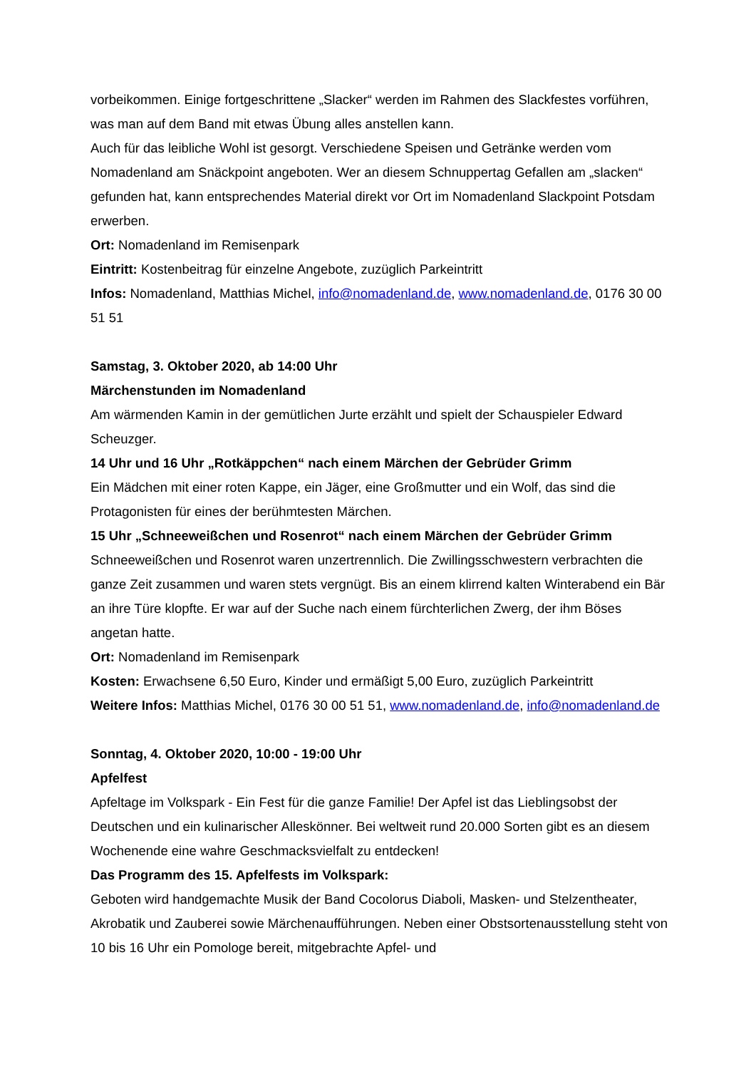vorbeikommen. Einige fortgeschrittene „Slacker“ werden im Rahmen des Slackfestes vorführen, was man auf dem Band mit etwas Übung alles anstellen kann.
Auch für das leibliche Wohl ist gesorgt. Verschiedene Speisen und Getränke werden vom Nomadenland am Snäckpoint angeboten. Wer an diesem Schnuppertag Gefallen am „slacken“ gefunden hat, kann entsprechendes Material direkt vor Ort im Nomadenland Slackpoint Potsdam erwerben.
Ort: Nomadenland im Remisenpark
Eintritt: Kostenbeitrag für einzelne Angebote, zuzüglich Parkeintritt
Infos: Nomadenland, Matthias Michel, info@nomadenland.de, www.nomadenland.de, 0176 30 00 51 51
Samstag, 3. Oktober 2020, ab 14:00 Uhr
Märchenstunden im Nomadenland
Am wärmenden Kamin in der gemütlichen Jurte erzählt und spielt der Schauspieler Edward Scheuzger.
14 Uhr und 16 Uhr „Rotkäppchen“ nach einem Märchen der Gebrüder Grimm
Ein Mädchen mit einer roten Kappe, ein Jäger, eine Großmutter und ein Wolf, das sind die Protagonisten für eines der berühmtesten Märchen.
15 Uhr „Schneeweißchen und Rosenrot“ nach einem Märchen der Gebrüder Grimm
Schneeweißchen und Rosenrot waren unzertrennlich. Die Zwillingsschwestern verbrachten die ganze Zeit zusammen und waren stets vergnügt. Bis an einem klirrend kalten Winterabend ein Bär an ihre Türe klopfte. Er war auf der Suche nach einem fürchterlichen Zwerg, der ihm Böses angetan hatte.
Ort: Nomadenland im Remisenpark
Kosten: Erwachsene 6,50 Euro, Kinder und ermäßigt 5,00 Euro, zuzüglich Parkeintritt
Weitere Infos: Matthias Michel, 0176 30 00 51 51, www.nomadenland.de, info@nomadenland.de
Sonntag, 4. Oktober 2020, 10:00 - 19:00 Uhr
Apfelfest
Apfeltage im Volkspark - Ein Fest für die ganze Familie! Der Apfel ist das Lieblingsobst der Deutschen und ein kulinarischer Alleskönner. Bei weltweit rund 20.000 Sorten gibt es an diesem Wochenende eine wahre Geschmacksvielfalt zu entdecken!
Das Programm des 15. Apfelfests im Volkspark:
Geboten wird handgemachte Musik der Band Cocolorus Diaboli, Masken- und Stelzentheater, Akrobatik und Zauberei sowie Märchenaufführungen. Neben einer Obstsortenausstellung steht von 10 bis 16 Uhr ein Pomologe bereit, mitgebrachte Apfel- und